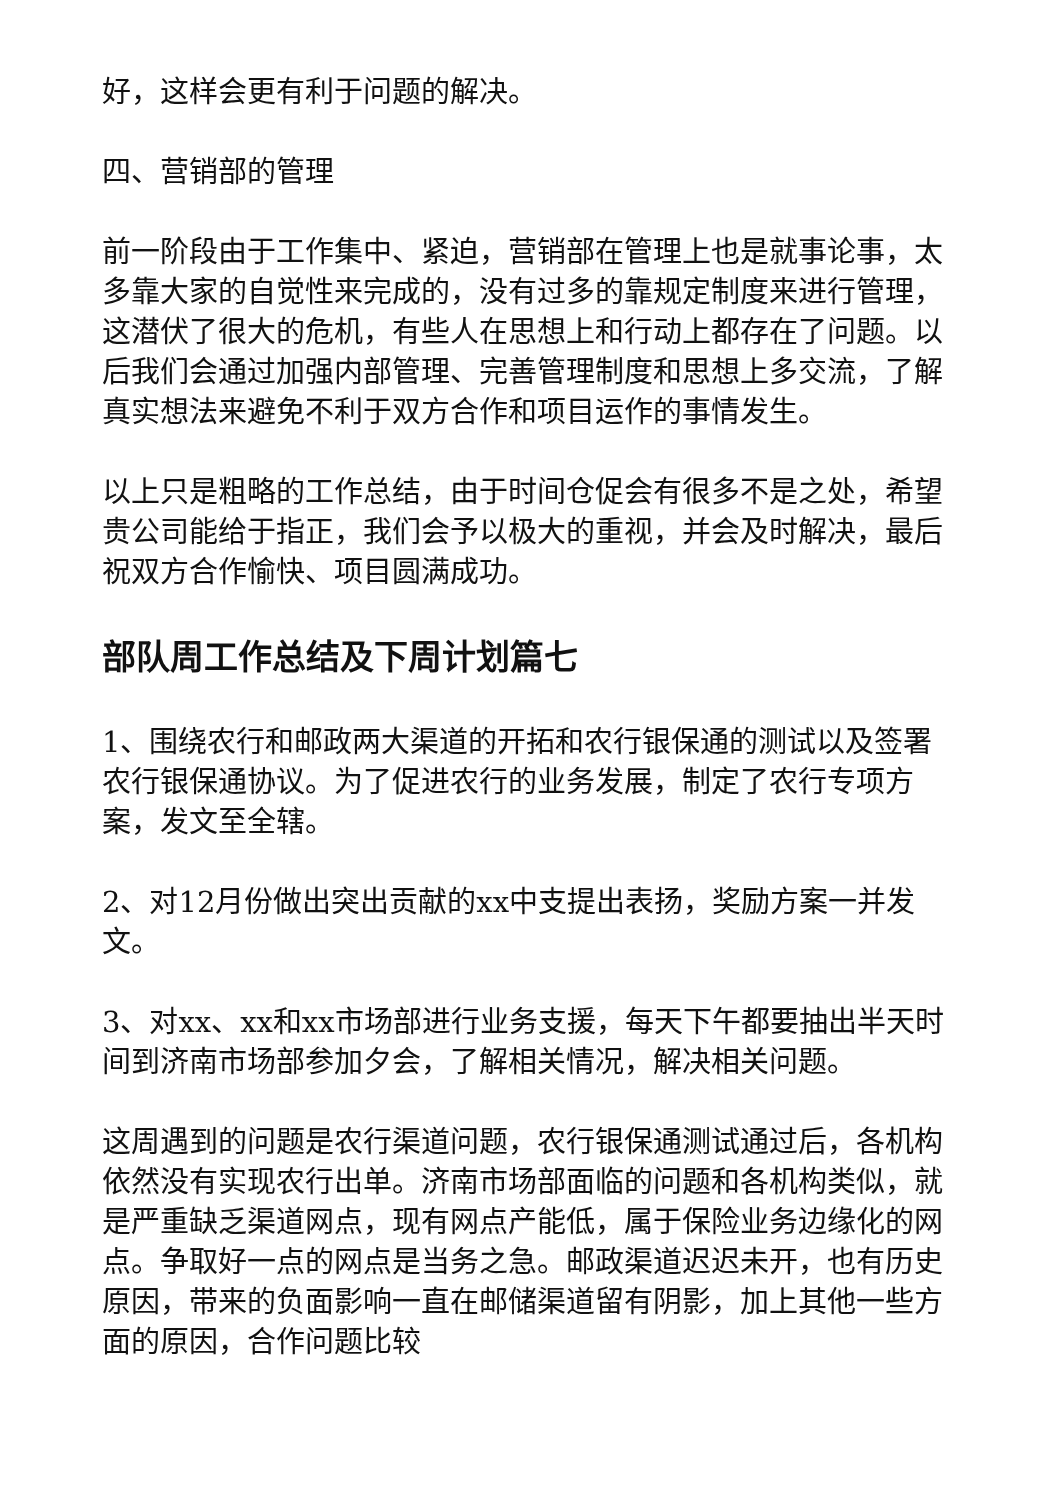好，这样会更有利于问题的解决。
四、营销部的管理
前一阶段由于工作集中、紧迫，营销部在管理上也是就事论事，太多靠大家的自觉性来完成的，没有过多的靠规定制度来进行管理，这潜伏了很大的危机，有些人在思想上和行动上都存在了问题。以后我们会通过加强内部管理、完善管理制度和思想上多交流，了解真实想法来避免不利于双方合作和项目运作的事情发生。
以上只是粗略的工作总结，由于时间仓促会有很多不是之处，希望贵公司能给于指正，我们会予以极大的重视，并会及时解决，最后祝双方合作愉快、项目圆满成功。
部队周工作总结及下周计划篇七
1、围绕农行和邮政两大渠道的开拓和农行银保通的测试以及签署农行银保通协议。为了促进农行的业务发展，制定了农行专项方案，发文至全辖。
2、对12月份做出突出贡献的xx中支提出表扬，奖励方案一并发文。
3、对xx、xx和xx市场部进行业务支援，每天下午都要抽出半天时间到济南市场部参加夕会，了解相关情况，解决相关问题。
这周遇到的问题是农行渠道问题，农行银保通测试通过后，各机构依然没有实现农行出单。济南市场部面临的问题和各机构类似，就是严重缺乏渠道网点，现有网点产能低，属于保险业务边缘化的网点。争取好一点的网点是当务之急。邮政渠道迟迟未开，也有历史原因，带来的负面影响一直在邮储渠道留有阴影，加上其他一些方面的原因，合作问题比较